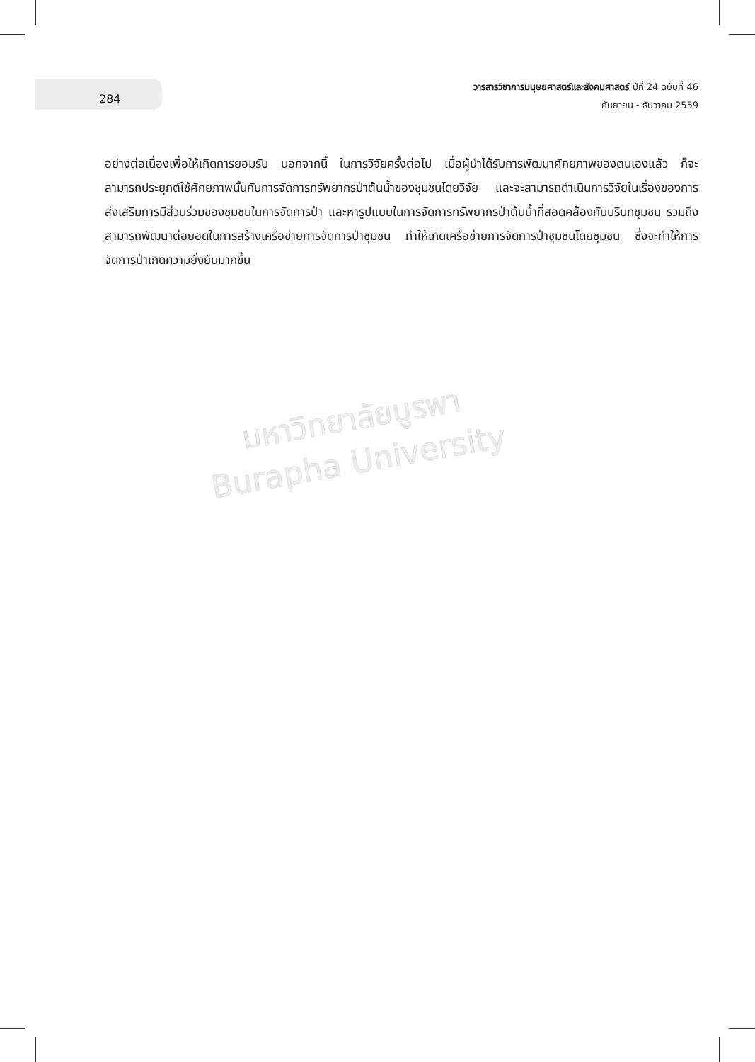มหาวิทยาลัยบูรพา
Burapha University
284
วารสารวิชาการมนุษยศาสตร์และสังคมศาสตร์ ปีที่ 24 ฉบับที่ 46
กันยายน - ธันวาคม 2559
อย่างต่อเนื่องเพื่อให้เกิดการยอมรับ นอกจากนี้ ในการวิจัยครั้งต่อไป เมื่อผู้นำได้รับการพัฒนาศักยภาพของตนเองแล้ว ก็จะสามารถประยุกต์ใช้ศักยภาพนั้นกับการจัดการทรัพยากรป่าต้นน้ำของชุมชนโดยวิจัย และจะสามารถดำเนินการวิจัยในเรื่องของการส่งเสริมการมีส่วนร่วมของชุมชนในการจัดการป่า และหารูปแบบในการจัดการทรัพยากรป่าต้นน้ำที่สอดคล้องกับบริบทชุมชน รวมถึงสามารถพัฒนาต่อยอดในการสร้างเครือข่ายการจัดการป่าชุมชน ทำให้เกิดเครือข่ายการจัดการป่าชุมชนโดยชุมชน ซึ่งจะทำให้การจัดการป่าเกิดความยั่งยืนมากขึ้น